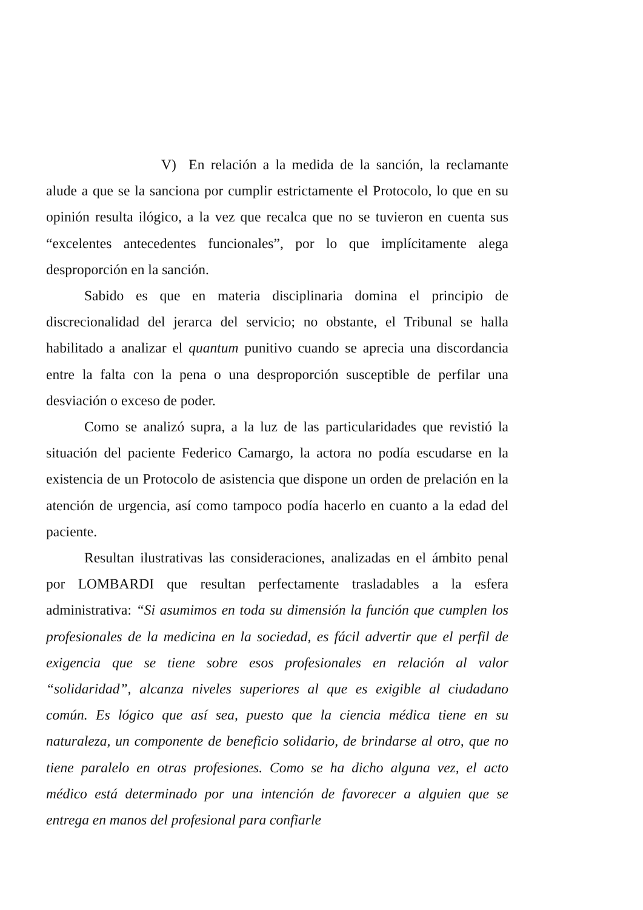V) En relación a la medida de la sanción, la reclamante alude a que se la sanciona por cumplir estrictamente el Protocolo, lo que en su opinión resulta ilógico, a la vez que recalca que no se tuvieron en cuenta sus “excelentes antecedentes funcionales”, por lo que implícitamente alega desproporción en la sanción.
Sabido es que en materia disciplinaria domina el principio de discrecionalidad del jerarca del servicio; no obstante, el Tribunal se halla habilitado a analizar el quantum punitivo cuando se aprecia una discordancia entre la falta con la pena o una desproporción susceptible de perfilar una desviación o exceso de poder.
Como se analizó supra, a la luz de las particularidades que revistió la situación del paciente Federico Camargo, la actora no podía escudarse en la existencia de un Protocolo de asistencia que dispone un orden de prelación en la atención de urgencia, así como tampoco podía hacerlo en cuanto a la edad del paciente.
Resultan ilustrativas las consideraciones, analizadas en el ámbito penal por LOMBARDI que resultan perfectamente trasladables a la esfera administrativa: “Si asumimos en toda su dimensión la función que cumplen los profesionales de la medicina en la sociedad, es fácil advertir que el perfil de exigencia que se tiene sobre esos profesionales en relación al valor “solidaridad”, alcanza niveles superiores al que es exigible al ciudadano común. Es lógico que así sea, puesto que la ciencia médica tiene en su naturaleza, un componente de beneficio solidario, de brindarse al otro, que no tiene paralelo en otras profesiones. Como se ha dicho alguna vez, el acto médico está determinado por una intención de favorecer a alguien que se entrega en manos del profesional para confiarle